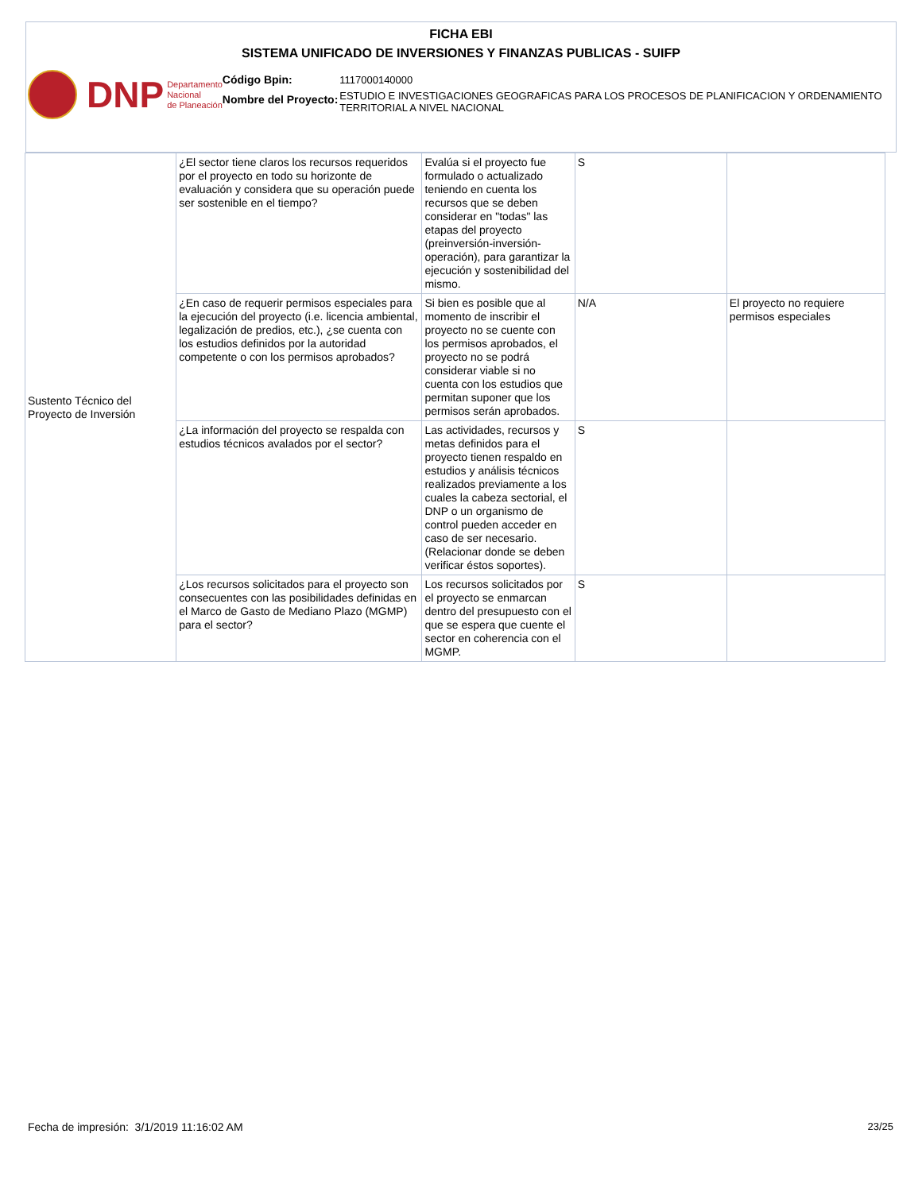FICHA EBI
SISTEMA UNIFICADO DE INVERSIONES Y FINANZAS PUBLICAS - SUIFP
DNP Departamento
Nacional
de Planeación
Código Bpin:
Nombre del Proyecto:
1117000140000
ESTUDIO E INVESTIGACIONES GEOGRAFICAS PARA LOS PROCESOS DE PLANIFICACION Y ORDENAMIENTO TERRITORIAL A NIVEL NACIONAL
| Sustento Técnico del Proyecto de Inversión | ¿El sector tiene claros los recursos requeridos por el proyecto en todo su horizonte de evaluación y considera que su operación puede ser sostenible en el tiempo? | Evalúa si el proyecto fue formulado o actualizado teniendo en cuenta los recursos que se deben considerar en "todas" las etapas del proyecto (preinversión-inversión-operación), para garantizar la ejecución y sostenibilidad del mismo. | S | |
| | ¿En caso de requerir permisos especiales para la ejecución del proyecto (i.e. licencia ambiental, legalización de predios, etc.), ¿se cuenta con los estudios definidos por la autoridad competente o con los permisos aprobados? | Si bien es posible que al momento de inscribir el proyecto no se cuente con los permisos aprobados, el proyecto no se podrá considerar viable si no cuenta con los estudios que permitan suponer que los permisos serán aprobados. | N/A | El proyecto no requiere permisos especiales |
| | ¿La información del proyecto se respalda con estudios técnicos avalados por el sector? | Las actividades, recursos y metas definidos para el proyecto tienen respaldo en estudios y análisis técnicos realizados previamente a los cuales la cabeza sectorial, el DNP o un organismo de control pueden acceder en caso de ser necesario. (Relacionar donde se deben verificar éstos soportes). | S | |
| | ¿Los recursos solicitados para el proyecto son consecuentes con las posibilidades definidas en el Marco de Gasto de Mediano Plazo (MGMP) para el sector? | Los recursos solicitados por el proyecto se enmarcan dentro del presupuesto con el que se espera que cuente el sector en coherencia con el MGMP. | S | |
Fecha de impresión: 3/1/2019 11:16:02 AM
23/25